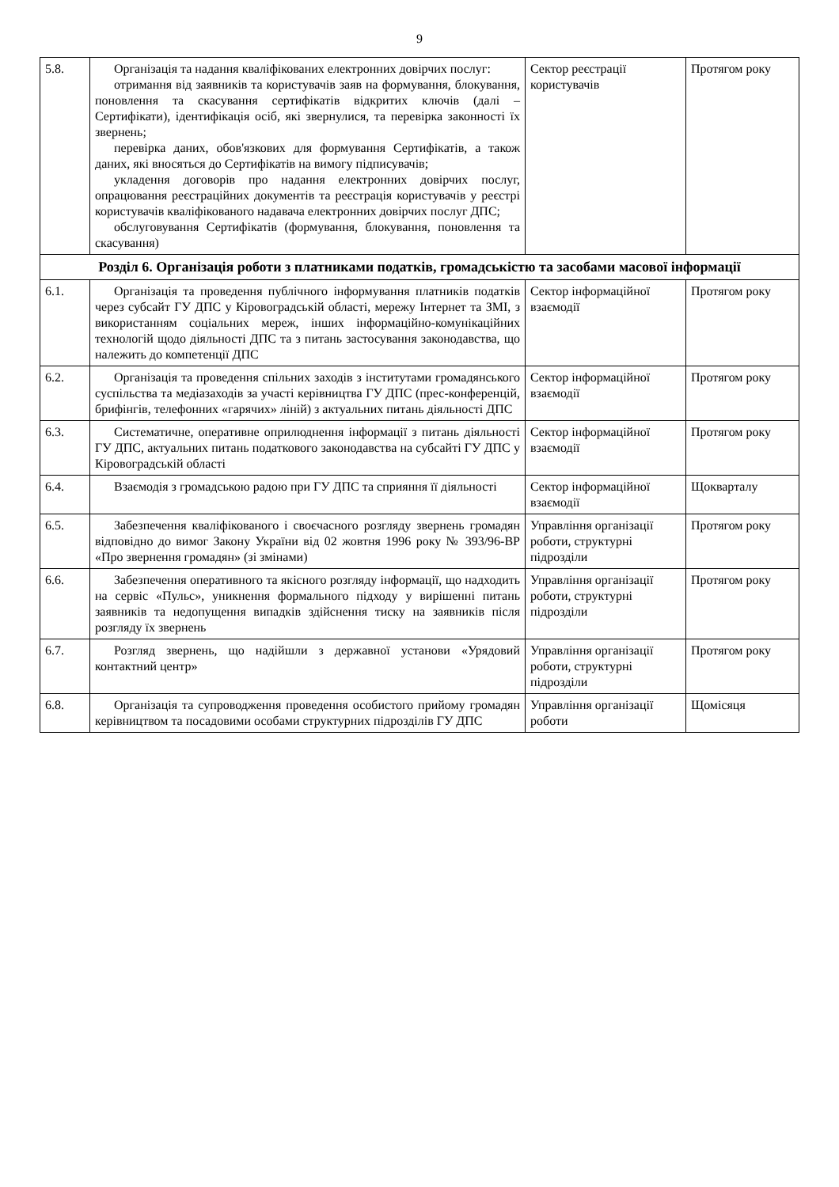9
| 5.8. | Організація та надання кваліфікованих електронних довірчих послуг: отримання від заявників та користувачів заяв на формування, блокування, поновлення та скасування сертифікатів відкритих ключів (далі – Сертифікати), ідентифікація осіб, які звернулися, та перевірка законності їх звернень; перевірка даних, обов'язкових для формування Сертифікатів, а також даних, які вносяться до Сертифікатів на вимогу підписувачів; укладення договорів про надання електронних довірчих послуг, опрацювання реєстраційних документів та реєстрація користувачів у реєстрі користувачів кваліфікованого надавача електронних довірчих послуг ДПС; обслуговування Сертифікатів (формування, блокування, поновлення та скасування) | Сектор реєстрації користувачів | Протягом року |
| Розділ 6. Організація роботи з платниками податків, громадськістю та засобами масової інформації | | | |
| 6.1. | Організація та проведення публічного інформування платників податків через субсайт ГУ ДПС у Кіровоградській області, мережу Інтернет та ЗМІ, з використанням соціальних мереж, інших інформаційно-комунікаційних технологій щодо діяльності ДПС та з питань застосування законодавства, що належить до компетенції ДПС | Сектор інформаційної взаємодії | Протягом року |
| 6.2. | Організація та проведення спільних заходів з інститутами громадянського суспільства та медіазаходів за участі керівництва ГУ ДПС (прес-конференцій, брифінгів, телефонних «гарячих» ліній) з актуальних питань діяльності ДПС | Сектор інформаційної взаємодії | Протягом року |
| 6.3. | Систематичне, оперативне оприлюднення інформації з питань діяльності ГУ ДПС, актуальних питань податкового законодавства на субсайті ГУ ДПС у Кіровоградській області | Сектор інформаційної взаємодії | Протягом року |
| 6.4. | Взаємодія з громадською радою при ГУ ДПС та сприяння її діяльності | Сектор інформаційної взаємодії | Щокварталу |
| 6.5. | Забезпечення кваліфікованого і своєчасного розгляду звернень громадян відповідно до вимог Закону України від 02 жовтня 1996 року № 393/96-ВР «Про звернення громадян» (зі змінами) | Управління організації роботи, структурні підрозділи | Протягом року |
| 6.6. | Забезпечення оперативного та якісного розгляду інформації, що надходить на сервіс «Пульс», уникнення формального підходу у вирішенні питань заявників та недопущення випадків здійснення тиску на заявників після розгляду їх звернень | Управління організації роботи, структурні підрозділи | Протягом року |
| 6.7. | Розгляд звернень, що надійшли з державної установи «Урядовий контактний центр» | Управління організації роботи, структурні підрозділи | Протягом року |
| 6.8. | Організація та супроводження проведення особистого прийому громадян керівництвом та посадовими особами структурних підрозділів ГУ ДПС | Управління організації роботи | Щомісяця |